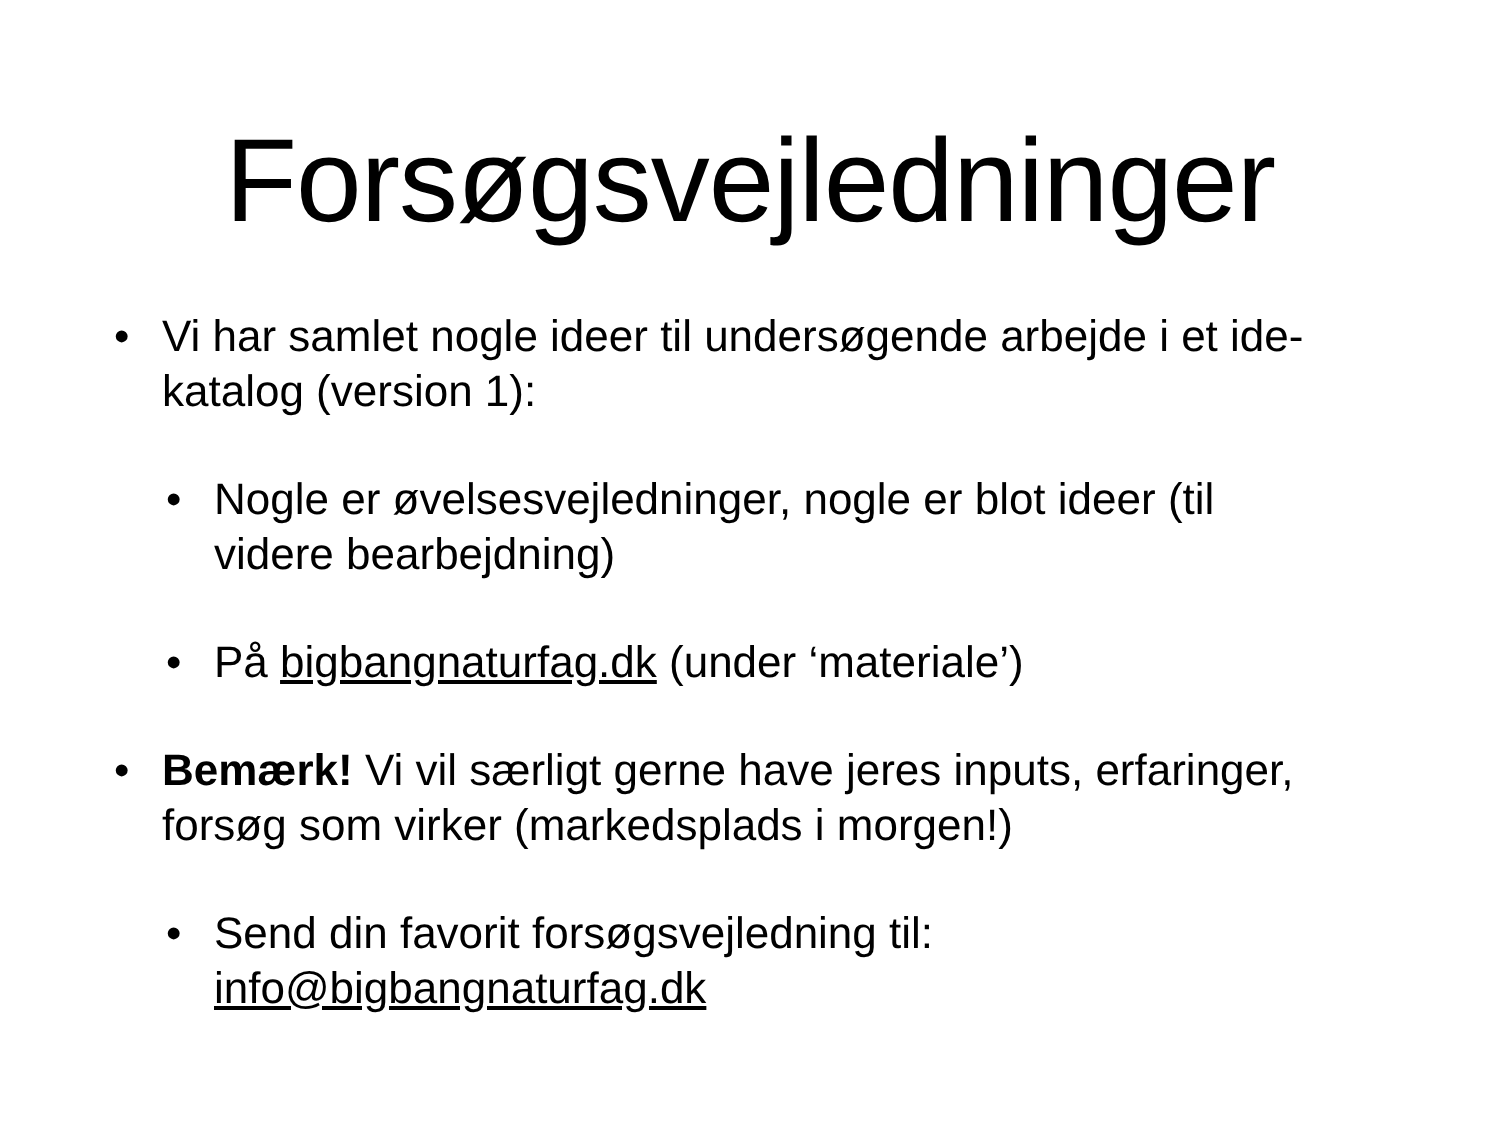Forsøgsvejledninger
• Vi har samlet nogle ideer til undersøgende arbejde i et ide-katalog (version 1):
• Nogle er øvelsesvejledninger, nogle er blot ideer (til videre bearbejdning)
• På bigbangnaturfag.dk (under ‘materiale’)
• Bemærk! Vi vil særligt gerne have jeres inputs, erfaringer, forsøg som virker (markedsplads i morgen!)
• Send din favorit forsøgsvejledning til: info@bigbangnaturfag.dk